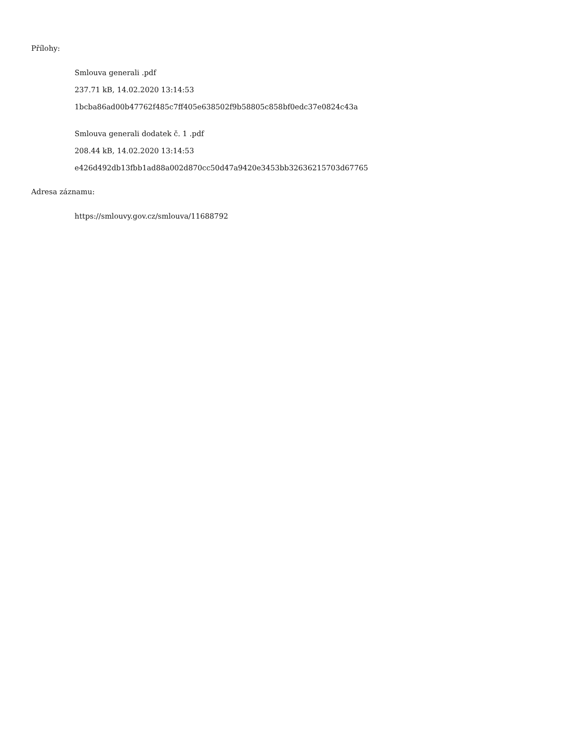Přílohy:
Smlouva generali .pdf
237.71 kB, 14.02.2020 13:14:53
1bcba86ad00b47762f485c7ff405e638502f9b58805c858bf0edc37e0824c43a
Smlouva generali dodatek č. 1 .pdf
208.44 kB, 14.02.2020 13:14:53
e426d492db13fbb1ad88a002d870cc50d47a9420e3453bb32636215703d67765
Adresa záznamu:
https://smlouvy.gov.cz/smlouva/11688792